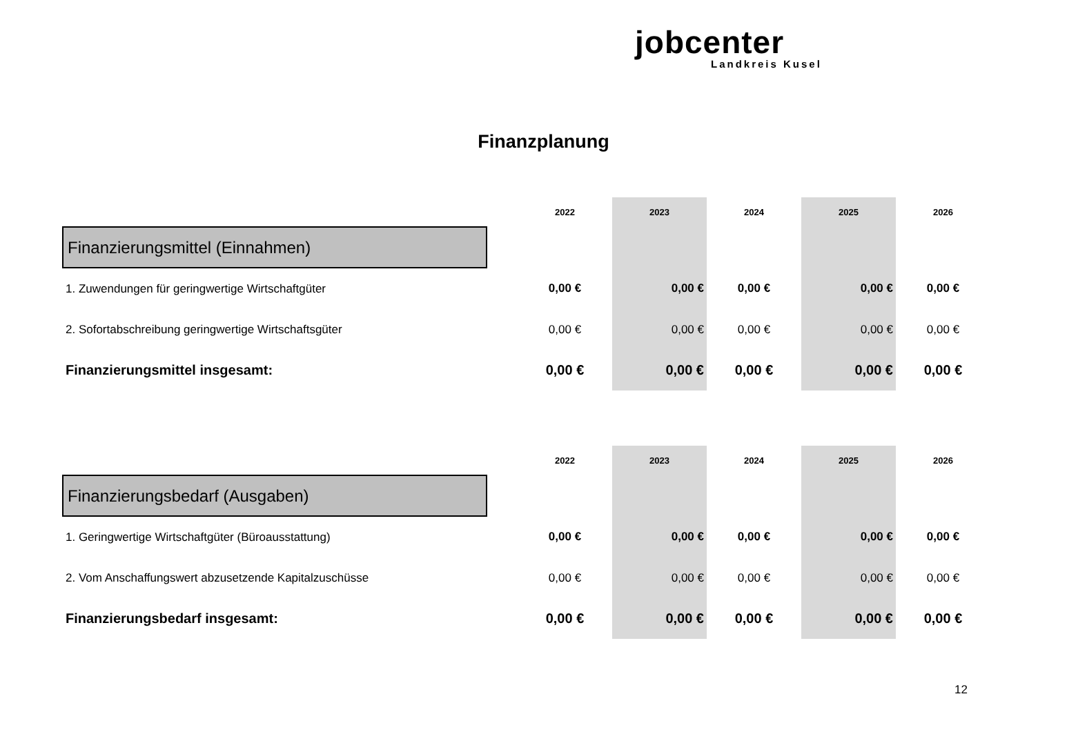jobcenter
Landkreis Kusel
Finanzplanung
| | | 2022 | 2023 | 2024 | 2025 | 2026 |
| --- | --- | --- | --- | --- | --- | --- |
| Finanzierungsmittel (Einnahmen) | | | | | | |
| 1. Zuwendungen für geringwertige Wirtschaftgüter | | 0,00 € | 0,00 € | 0,00 € | 0,00 € | 0,00 € |
| 2. Sofortabschreibung geringwertige Wirtschaftsgüter | | 0,00 € | 0,00 € | 0,00 € | 0,00 € | 0,00 € |
| Finanzierungsmittel insgesamt: | | 0,00 € | 0,00 € | 0,00 € | 0,00 € | 0,00 € |
| | | 2022 | 2023 | 2024 | 2025 | 2026 |
| --- | --- | --- | --- | --- | --- | --- |
| Finanzierungsbedarf (Ausgaben) | | | | | | |
| 1. Geringwertige Wirtschaftgüter (Büroausstattung) | | 0,00 € | 0,00 € | 0,00 € | 0,00 € | 0,00 € |
| 2. Vom Anschaffungswert abzusetzende Kapitalzuschüsse | | 0,00 € | 0,00 € | 0,00 € | 0,00 € | 0,00 € |
| Finanzierungsbedarf insgesamt: | | 0,00 € | 0,00 € | 0,00 € | 0,00 € | 0,00 € |
12